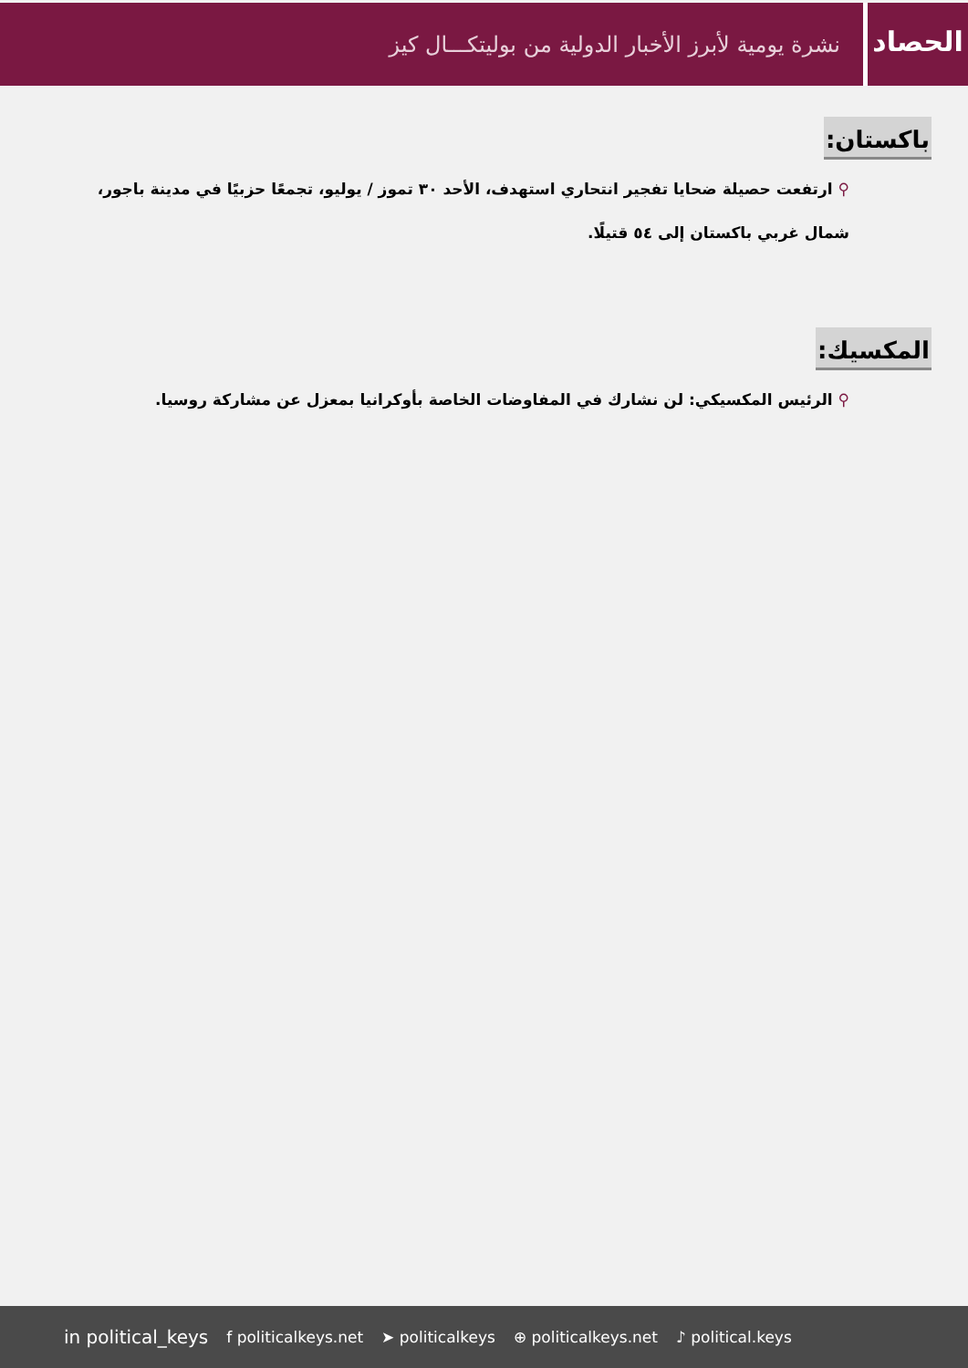الحصاد
نشرة يومية لأبرز الأخبار الدولية من بوليتكـــال كيز
باكستان:
⚲ ارتفعت حصيلة ضحايا تفجير انتحاري استهدف، الأحد ٣٠ تموز / يوليو، تجمعًا حزبيًا في مدينة باجور، شمال غربي باكستان إلى ٥٤ قتيلًا.
المكسيك:
⚲ الرئيس المكسيكي: لن نشارك في المفاوضات الخاصة بأوكرانيا بمعزل عن مشاركة روسيا.
in political_keys f politicalkeys.net ➤ politicalkeys ⊕ politicalkeys.net ♪ political.keys